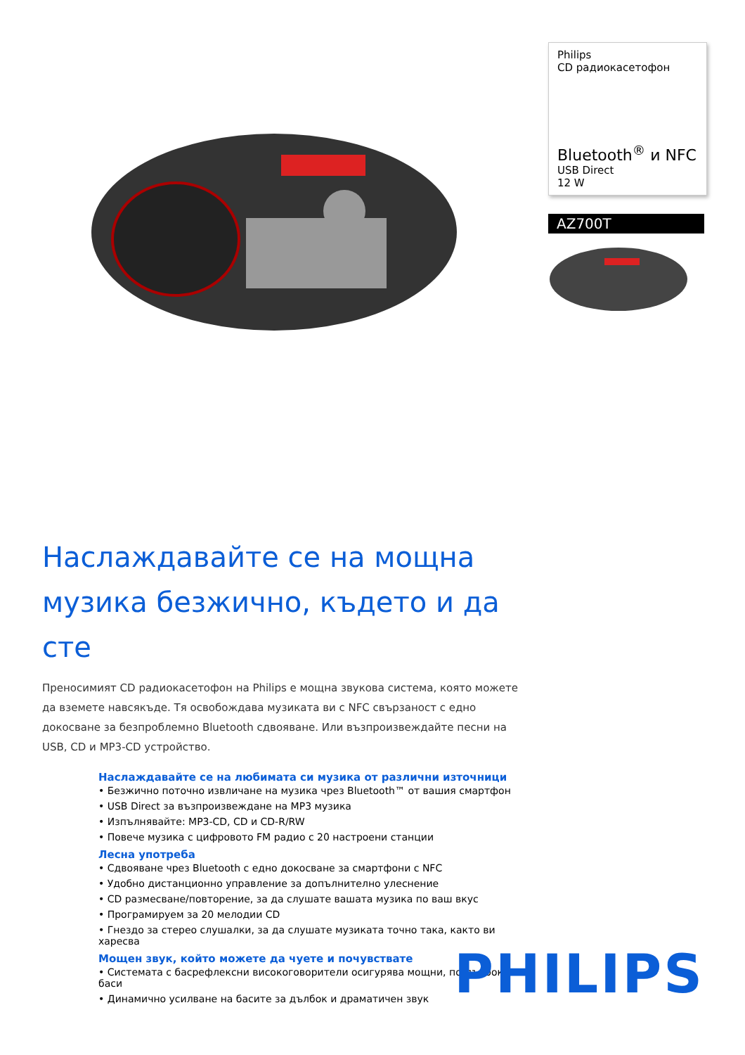Philips
CD радиокасетофон
Bluetooth<sup>®</sup> и NFC
USB Direct
12 W
AZ700T
Наслаждавайте се на мощна музика безжично, където и да сте
Преносимият CD радиокасетофон на Philips е мощна звукова система, която можете да вземете навсякъде. Тя освобождава музиката ви с NFC свързаност с едно докосване за безпроблемно Bluetooth сдвояване. Или възпроизвеждайте песни на USB, CD и MP3-CD устройство.
Наслаждавайте се на любимата си музика от различни източници
• Безжично поточно извличане на музика чрез Bluetooth™ от вашия смартфон
• USB Direct за възпроизвеждане на MP3 музика
• Изпълнявайте: MP3-CD, CD и CD-R/RW
• Повече музика с цифровото FM радио с 20 настроени станции
Лесна употреба
• Сдвояване чрез Bluetooth с едно докосване за смартфони с NFC
• Удобно дистанционно управление за допълнително улеснение
• CD размесване/повторение, за да слушате вашата музика по ваш вкус
• Програмируем за 20 мелодии CD
• Гнездо за стерео слушалки, за да слушате музиката точно така, както ви харесва
Мощен звук, който можете да чуете и почувствате
• Системата с басрефлексни високоговорители осигурява мощни, по-дълбоки баси
• Динамично усилване на басите за дълбок и драматичен звук
PHILIPS